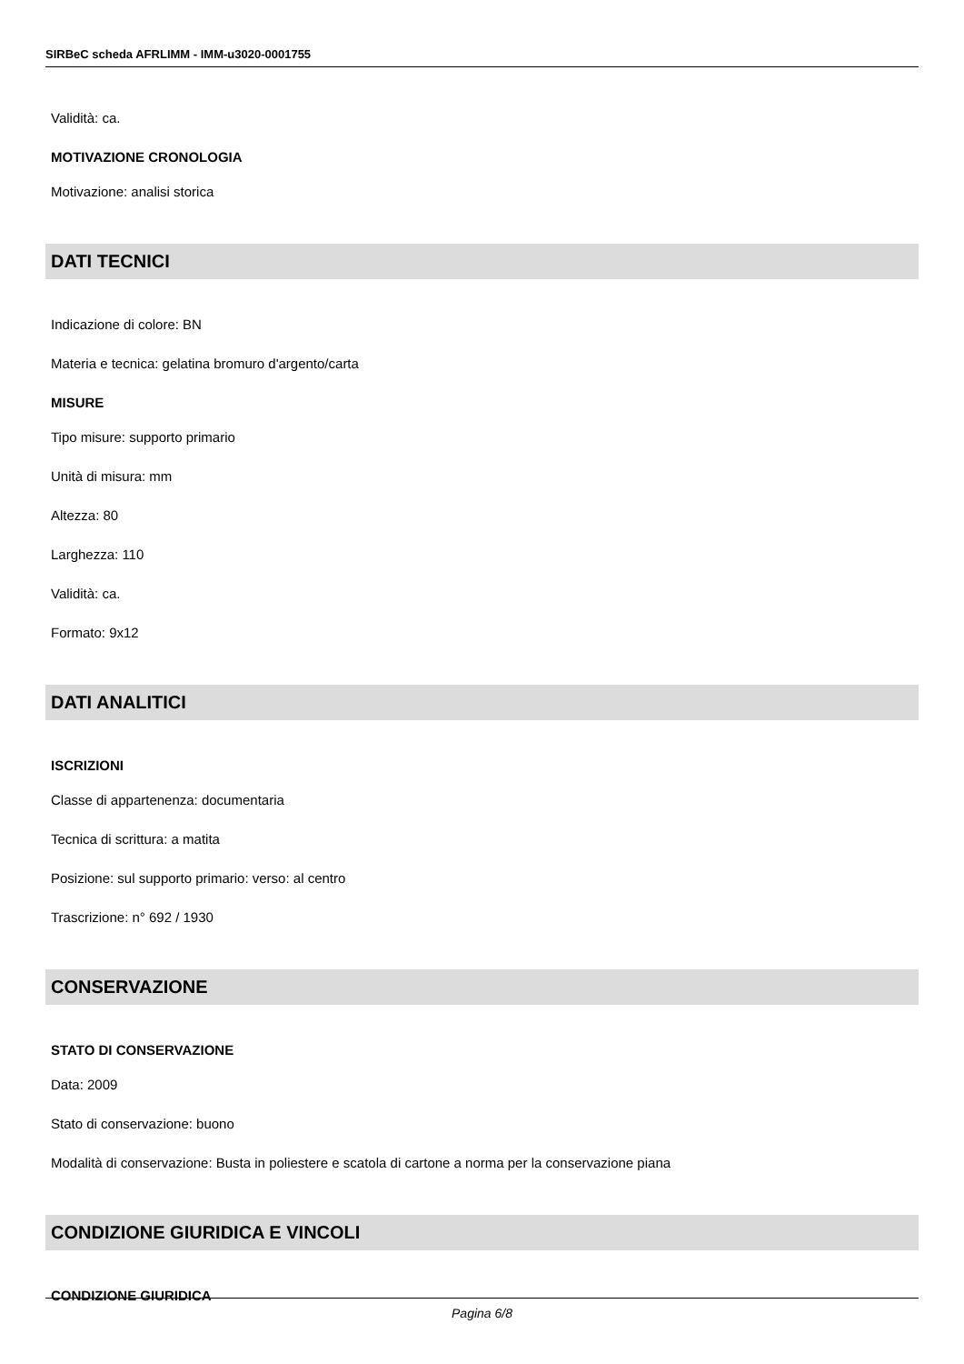SIRBeC scheda AFRLIMM - IMM-u3020-0001755
Validità: ca.
MOTIVAZIONE CRONOLOGIA
Motivazione: analisi storica
DATI TECNICI
Indicazione di colore: BN
Materia e tecnica: gelatina bromuro d'argento/carta
MISURE
Tipo misure: supporto primario
Unità di misura: mm
Altezza: 80
Larghezza: 110
Validità: ca.
Formato: 9x12
DATI ANALITICI
ISCRIZIONI
Classe di appartenenza: documentaria
Tecnica di scrittura: a matita
Posizione: sul supporto primario: verso: al centro
Trascrizione: n° 692 / 1930
CONSERVAZIONE
STATO DI CONSERVAZIONE
Data: 2009
Stato di conservazione: buono
Modalità di conservazione: Busta in poliestere e scatola di cartone a norma per la conservazione piana
CONDIZIONE GIURIDICA E VINCOLI
CONDIZIONE GIURIDICA
Pagina 6/8